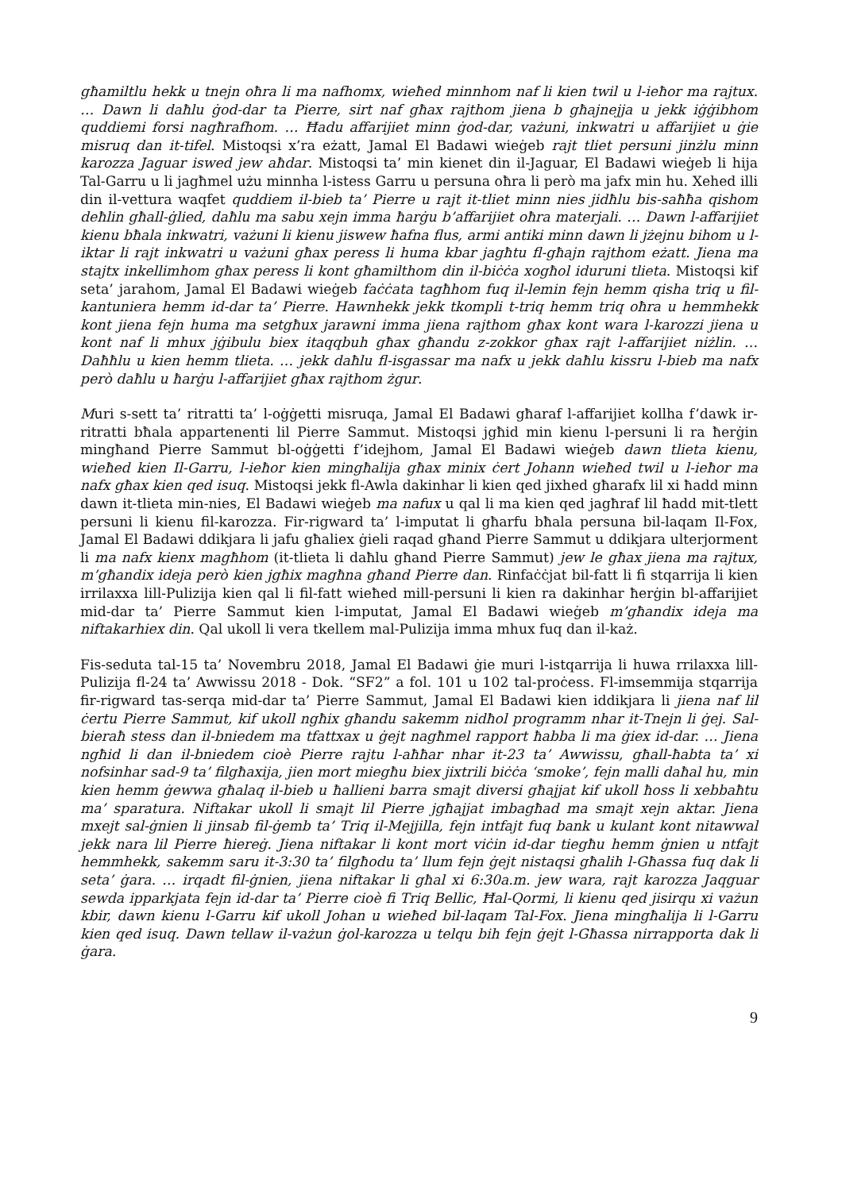għamiltlu hekk u tnejn oħra li ma nafhomx, wieħed minnhom naf li kien twil u l-ieħor ma rajtux. … Dawn li daħlu ġod-dar ta Pierre, sirt naf għax rajthom jiena b għajnejja u jekk iġġibhom quddiemi forsi nagħrafhom. … Ħadu affarijiet minn ġod-dar, vażuni, inkwatri u affarijiet u ġie misruq dan it-tifel. Mistoqsi x’ra eżatt, Jamal El Badawi wieġeb rajt tliet persuni jinżlu minn karozza Jaguar iswed jew aħdar. Mistoqsi ta’ min kienet din il-Jaguar, El Badawi wieġeb li hija Tal-Garru u li jagħmel użu minnha l-istess Garru u persuna oħra li però ma jafx min hu. Xehed illi din il-vettura waqfet quddiem il-bieb ta’ Pierre u rajt it-tliet minn nies jidħlu bis-saħħa qishom deħlin għall-ġlied, daħlu ma sabu xejn imma ħarġu b’affarijiet oħra materjali. … Dawn l-affarijiet kienu bħala inkwatri, vażuni li kienu jiswew ħafna flus, armi antiki minn dawn li jżejnu bihom u l-iktar li rajt inkwatri u vażuni għax peress li huma kbar jagħtu fl-għajn rajthom eżatt. Jiena ma stajtx inkellimhom għax peress li kont għamilthom din il-biċċa xogħol iduruni tlieta. Mistoqsi kif seta’ jarahom, Jamal El Badawi wieġeb faċċata tagħhom fuq il-lemin fejn hemm qisha triq u fil-kantuniera hemm id-dar ta’ Pierre. Hawnhekk jekk tkompli t-triq hemm triq oħra u hemmhekk kont jiena fejn huma ma setgħux jarawni imma jiena rajthom għax kont wara l-karozzi jiena u kont naf li mhux jġibulu biex itaqqbuh għax għandu z-zokkor għax rajt l-affarijiet niżlin. … Daħħlu u kien hemm tlieta. … jekk daħlu fl-isgassar ma nafx u jekk daħlu kissru l-bieb ma nafx però daħlu u ħarġu l-affarijiet għax rajthom żgur.
Muri s-sett ta’ ritratti ta’ l-oġġetti misruqa, Jamal El Badawi għaraf l-affarijiet kollha f’dawk ir-ritratti bħala appartenenti lil Pierre Sammut. Mistoqsi jgħid min kienu l-persuni li ra ħerġin mingħand Pierre Sammut bl-oġġetti f’idejhom, Jamal El Badawi wieġeb dawn tlieta kienu, wieħed kien Il-Garru, l-ieħor kien mingħalija għax minix ċert Johann wieħed twil u l-ieħor ma nafx għax kien qed isuq. Mistoqsi jekk fl-Awla dakinhar li kien qed jixhed għarafx lil xi ħadd minn dawn it-tlieta min-nies, El Badawi wieġeb ma nafux u qal li ma kien qed jagħraf lil ħadd mit-tlett persuni li kienu fil-karozza. Fir-rigward ta’ l-imputat li għarfu bħala persuna bil-laqam Il-Fox, Jamal El Badawi ddikjara li jafu għaliex ġieli raqad għand Pierre Sammut u ddikjara ulterjorment li ma nafx kienx magħhom (it-tlieta li daħlu għand Pierre Sammut) jew le għax jiena ma rajtux, m’għandix ideja però kien jgħix magħna għand Pierre dan. Rinfaċċjat bil-fatt li fi stqarrija li kien irrilaxxa lill-Pulizija kien qal li fil-fatt wieħed mill-persuni li kien ra dakinhar ħerġin bl-affarijiet mid-dar ta’ Pierre Sammut kien l-imputat, Jamal El Badawi wieġeb m’għandix ideja ma niftakarhiex din. Qal ukoll li vera tkellem mal-Pulizija imma mhux fuq dan il-każ.
Fis-seduta tal-15 ta’ Novembru 2018, Jamal El Badawi ġie muri l-istqarrija li huwa rrilaxxa lill-Pulizija fl-24 ta’ Awwissu 2018 - Dok. “SF2” a fol. 101 u 102 tal-proċess. Fl-imsemmija stqarrija fir-rigward tas-serqa mid-dar ta’ Pierre Sammut, Jamal El Badawi kien iddikjara li jiena naf lil ċertu Pierre Sammut, kif ukoll ngħix għandu sakemm nidħol programm nhar it-Tnejn li ġej. Sal-bieraħ stess dan il-bniedem ma tfattxax u ġejt nagħmel rapport ħabba li ma ġiex id-dar. … Jiena ngħid li dan il-bniedem cioè Pierre rajtu l-aħħar nhar it-23 ta’ Awwissu, għall-ħabta ta’ xi nofsinhar sad-9 ta’ filgħaxija, jien mort miegħu biex jixtrili biċċa ‘smoke’, fejn malli daħal hu, min kien hemm ġewwa għalaq il-bieb u ħallieni barra smajt diversi għajjat kif ukoll ħoss li xebbaħtu ma’ sparatura. Niftakar ukoll li smajt lil Pierre jgħajjat imbagħad ma smajt xejn aktar. Jiena mxejt sal-ġnien li jinsab fil-ġemb ta’ Triq il-Mejjilla, fejn intfajt fuq bank u kulant kont nitawwal jekk nara lil Pierre ħiereġ. Jiena niftakar li kont mort viċin id-dar tiegħu hemm ġnien u ntfajt hemmhekk, sakemm saru it-3:30 ta’ filgħodu ta’ llum fejn ġejt nistaqsi għalih l-Għassa fuq dak li seta’ ġara. … irqadt fil-ġnien, jiena niftakar li għal xi 6:30a.m. jew wara, rajt karozza Jaqguar sewda ipparkjata fejn id-dar ta’ Pierre cioè fi Triq Bellic, Ħal-Qormi, li kienu qed jisirqu xi vażun kbir, dawn kienu l-Garru kif ukoll Johan u wieħed bil-laqam Tal-Fox. Jiena mingħalija li l-Garru kien qed isuq. Dawn tellaw il-vażun ġol-karozza u telqu bih fejn ġejt l-Għassa nirrapporta dak li ġara.
9